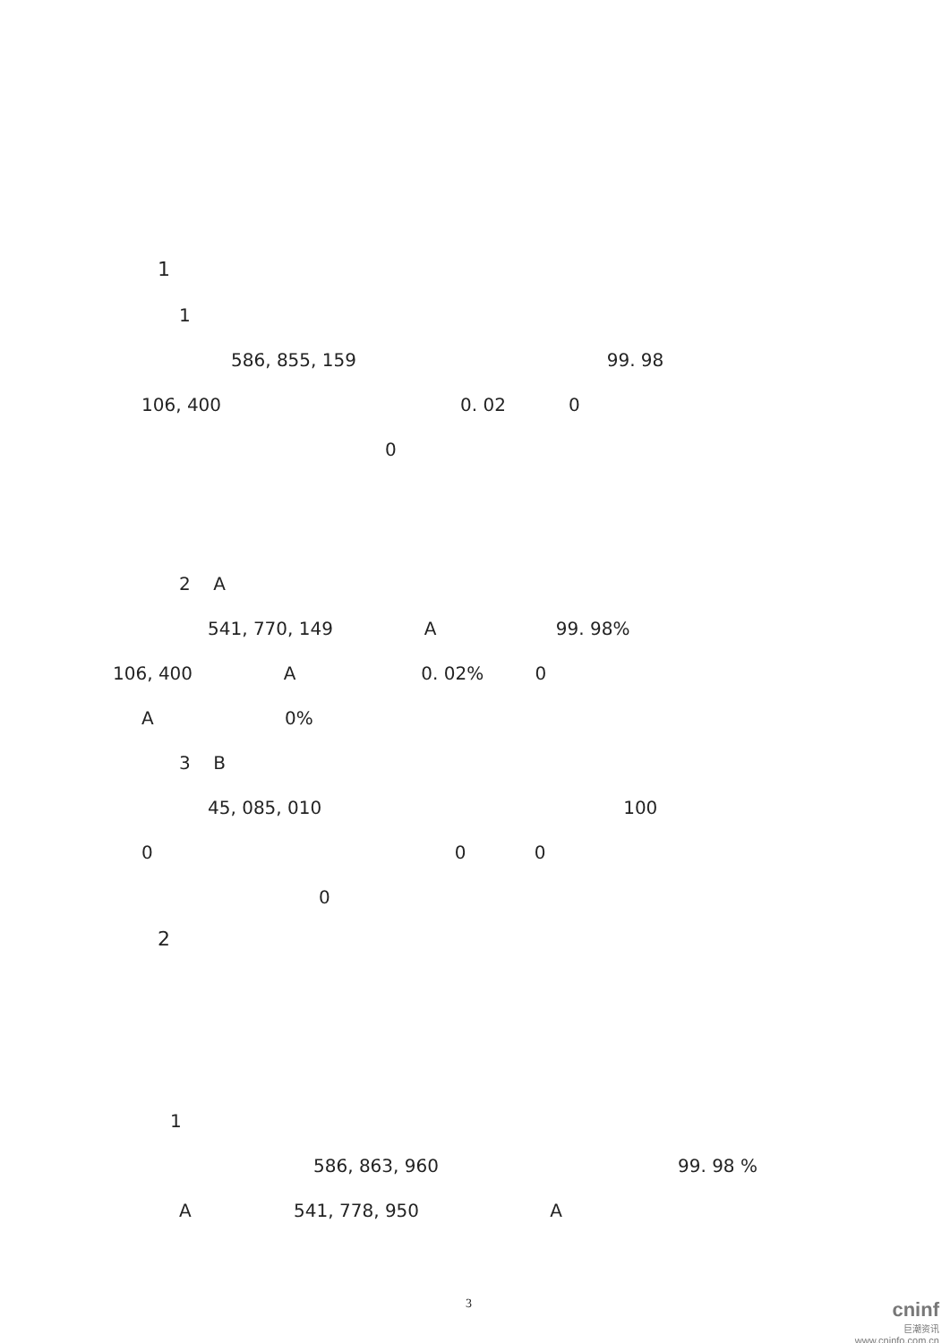1
1
586, 855, 159 99. 98
106, 400 0. 02 0
0
2 A
541, 770, 149 A 99. 98%
106, 400 A 0. 02% 0
A 0%
3 B
45, 085, 010 100
0 0 0
0
2
1
586, 863, 960 99. 98 %
A 541, 778, 950 A
3
cninf
巨潮资讯
www.cninfo.com.cn